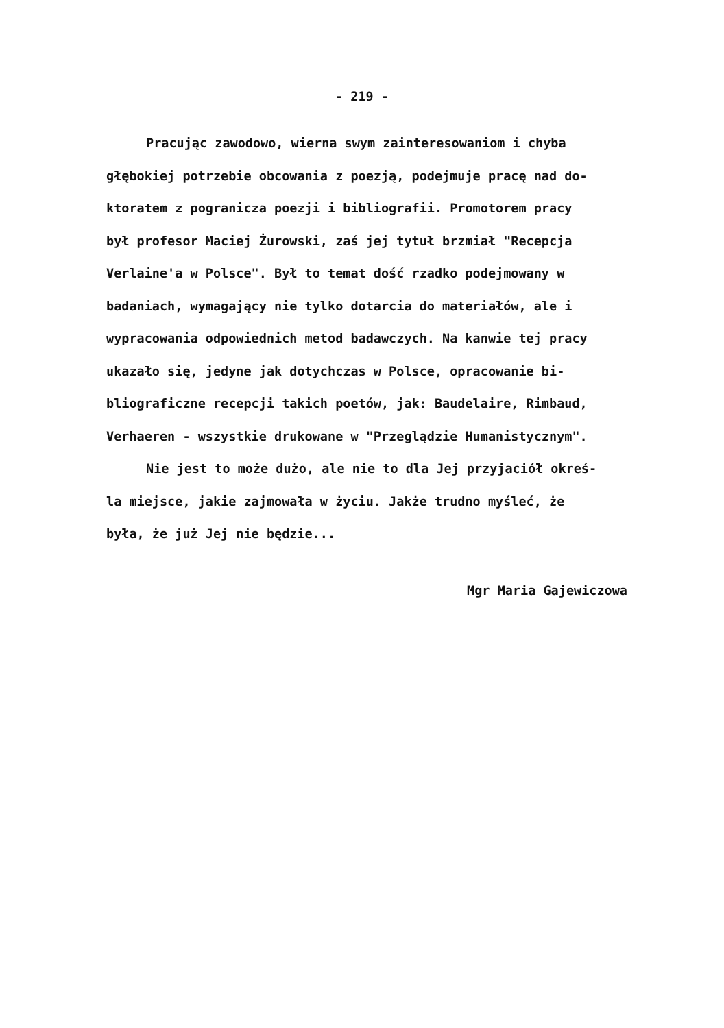- 219 -
Pracując zawodowo, wierna swym zainteresowaniom i chyba
głębokiej potrzebie obcowania z poezją, podejmuje pracę nad do-
ktoratem z pogranicza poezji i bibliografii. Promotorem pracy
był profesor Maciej Żurowski, zaś jej tytuł brzmiał "Recepcja
Verlaine'a w Polsce". Był to temat dość rzadko podejmowany w
badaniach, wymagający nie tylko dotarcia do materiałów, ale i
wypracowania odpowiednich metod badawczych. Na kanwie tej pracy
ukazało się, jedyne jak dotychczas w Polsce, opracowanie bi-
bliograficzne recepcji takich poetów, jak: Baudelaire, Rimbaud,
Verhaeren - wszystkie drukowane w "Przeglądzie Humanistycznym".
Nie jest to może dużo, ale nie to dla Jej przyjaciół okreś-
la miejsce, jakie zajmowała w życiu. Jakże trudno myśleć, że
była, że już Jej nie będzie...
Mgr Maria Gajewiczowa